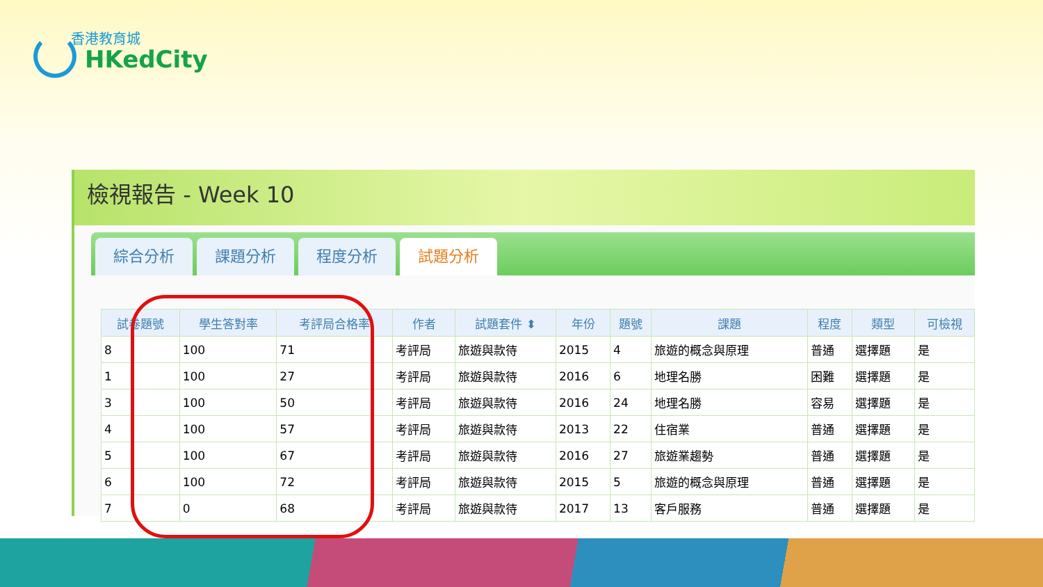香港教育城
HKedCity
檢視報告 - Week 10
綜合分析
課題分析
程度分析
試題分析
| 試卷題號 | 學生答對率 | 考評局合格率 | 作者 | 試題套件 ⬍ | 年份 | 題號 | 課題 | 程度 | 類型 | 可檢視 |
| --- | --- | --- | --- | --- | --- | --- | --- | --- | --- | --- |
| 8 | 100 | 71 | 考評局 | 旅遊與款待 | 2015 | 4 | 旅遊的概念與原理 | 普通 | 選擇題 | 是 |
| 1 | 100 | 27 | 考評局 | 旅遊與款待 | 2016 | 6 | 地理名勝 | 困難 | 選擇題 | 是 |
| 3 | 100 | 50 | 考評局 | 旅遊與款待 | 2016 | 24 | 地理名勝 | 容易 | 選擇題 | 是 |
| 4 | 100 | 57 | 考評局 | 旅遊與款待 | 2013 | 22 | 住宿業 | 普通 | 選擇題 | 是 |
| 5 | 100 | 67 | 考評局 | 旅遊與款待 | 2016 | 27 | 旅遊業趨勢 | 普通 | 選擇題 | 是 |
| 6 | 100 | 72 | 考評局 | 旅遊與款待 | 2015 | 5 | 旅遊的概念與原理 | 普通 | 選擇題 | 是 |
| 7 | 0 | 68 | 考評局 | 旅遊與款待 | 2017 | 13 | 客戶服務 | 普通 | 選擇題 | 是 |